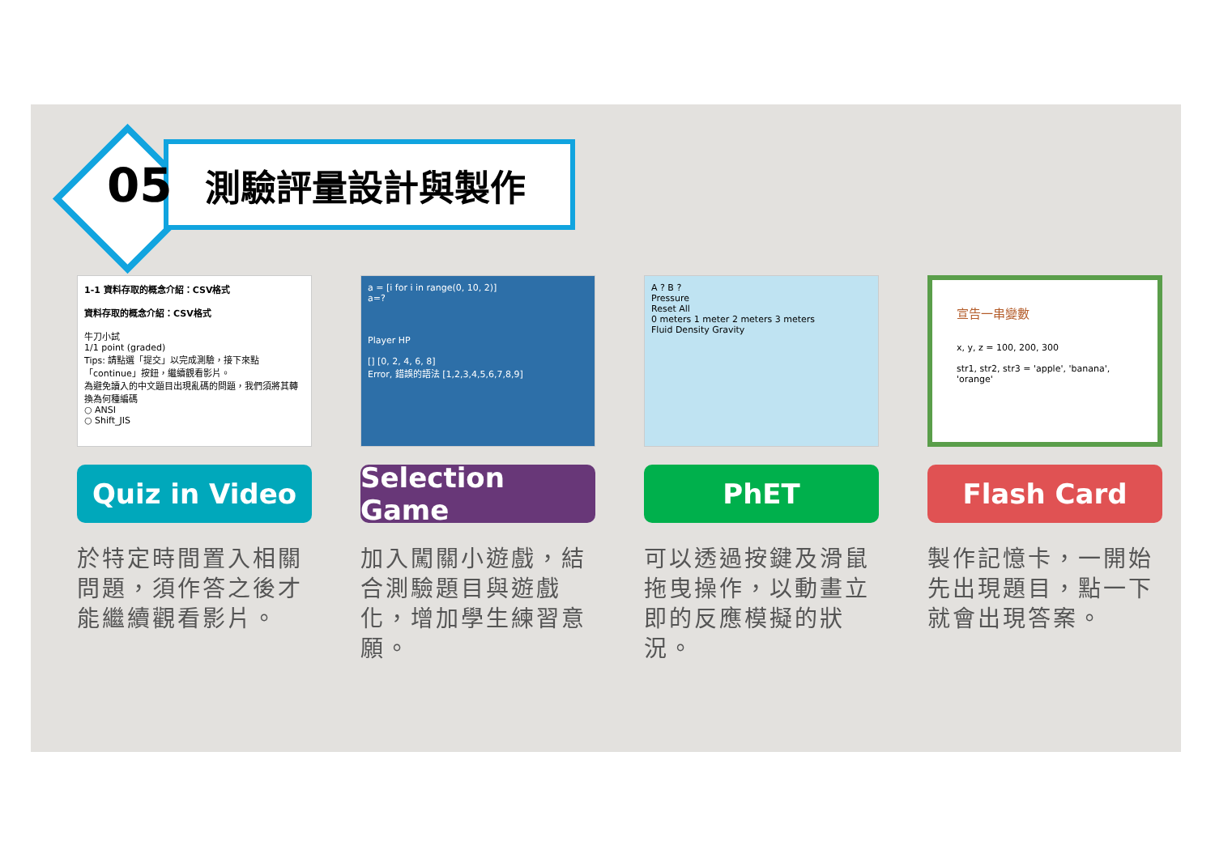05 測驗評量設計與製作
1-1 資料存取的概念介紹：CSV格式
資料存取的概念介紹：CSV格式
牛刀小試
1/1 point (graded)
Tips: 請點選「提交」以完成測驗，接下來點「continue」按鈕，繼續觀看影片。
為避免讀入的中文題目出現亂碼的問題，我們須將其轉換為何種編碼
○ ANSI
○ Shift_JIS
Quiz in Video
於特定時間置入相關問題，須作答之後才能繼續觀看影片。
a = [i for i in range(0, 10, 2)]
a=?
Player HP
[] [0, 2, 4, 6, 8]
Error, 錯誤的語法 [1,2,3,4,5,6,7,8,9]
Selection Game
加入闖關小遊戲，結合測驗題目與遊戲化，增加學生練習意願。
A ? B ?
Pressure
Reset All
0 meters 1 meter 2 meters 3 meters
Fluid Density Gravity
PhET
可以透過按鍵及滑鼠拖曳操作，以動畫立即的反應模擬的狀況。
宣告一串變數
x, y, z = 100, 200, 300
str1, str2, str3 = 'apple', 'banana', 'orange'
Flash Card
製作記憶卡，一開始先出現題目，點一下就會出現答案。